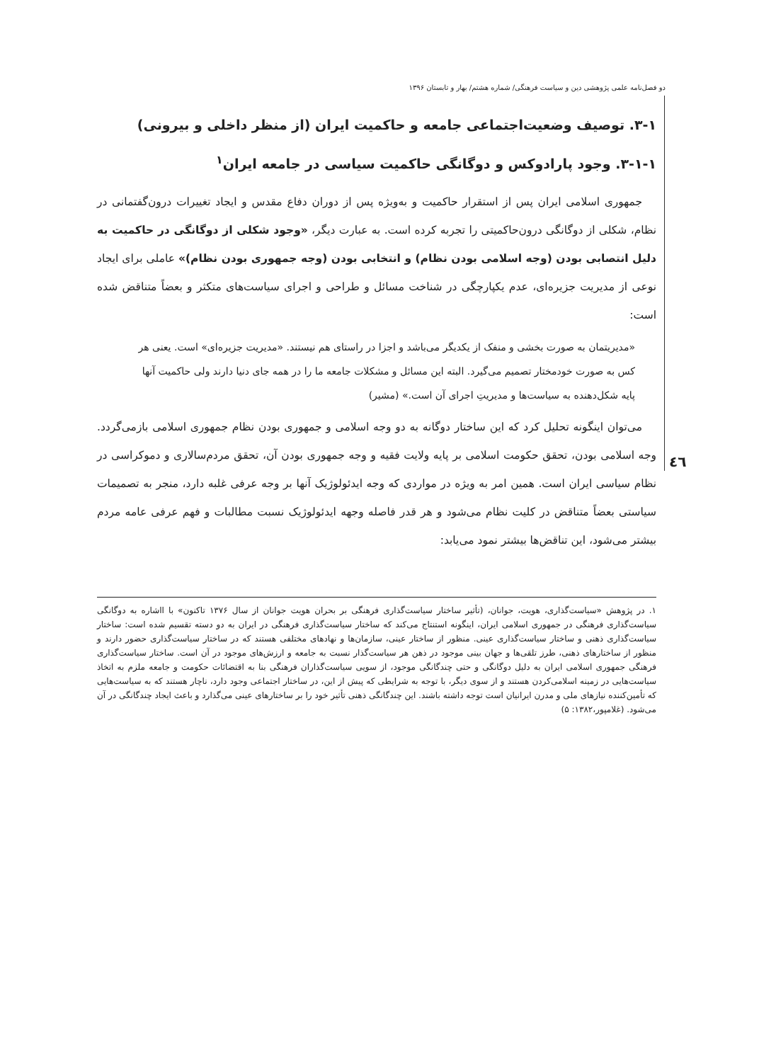دو فصل‌نامه علمی پژوهشی دین و سیاست فرهنگی/ شماره هشتم/ بهار و تابستان ۱۳۹۶
٤٦
۳-۱. توصیف وضعیت‌اجتماعی جامعه و حاکمیت ایران (از منظر داخلی و بیرونی)
۳-۱-۱. وجود پارادوکس و دوگانگی حاکمیت سیاسی در جامعه ایران<sup>۱</sup>
جمهوری اسلامی ایران پس از استقرار حاکمیت و به‌ویژه پس از دوران دفاع مقدس و ایجاد تغییرات درون‌گفتمانی در نظام، شکلی از دوگانگی درون‌حاکمیتی را تجربه کرده است. به عبارت دیگر، «وجود شکلی از دوگانگی در حاکمیت به دلیل انتصابی بودن (وجه اسلامی بودن نظام) و انتخابی بودن (وجه جمهوری بودن نظام)» عاملی برای ایجاد نوعی از مدیریت جزیره‌ای، عدم یکپارچگی در شناخت مسائل و طراحی و اجرای سیاست‌های متکثر و بعضاً متناقض شده است:
«مدیریتمان به صورت بخشی و منفک از یکدیگر می‌باشد و اجزا در راستای هم نیستند. «مدیریت جزیره‌ای» است. یعنی هر کس به صورت خودمختار تصمیم می‌گیرد. البته این مسائل و مشکلات جامعه ما را در همه جای دنیا دارند ولی حاکمیت آنها پایه شکل‌دهنده به سیاست‌ها و مدیریتِ اجرای آن است.» (مشیر)
می‌توان اینگونه تحلیل کرد که این ساختار دوگانه به دو وجه اسلامی و جمهوری بودن نظام جمهوری اسلامی بازمی‌گردد. وجه اسلامی بودن، تحقق حکومت اسلامی بر پایه ولایت فقیه و وجه جمهوری بودن آن، تحقق مردم‌سالاری و دموکراسی در نظام سیاسی ایران است. همین امر به ویژه در مواردی که وجه ایدئولوژیک آنها بر وجه عرفی غلبه دارد، منجر به تصمیمات سیاستی بعضاً متناقض در کلیت نظام می‌شود و هر قدر فاصله وجهه ایدئولوژیک نسبت مطالبات و فهم عرفی عامه مردم بیشتر می‌شود، این تناقض‌ها بیشتر نمود می‌یابد:
۱. در پژوهش «سیاست‌گذاری، هویت، جوانان، (تأثیر ساختار سیاست‌گذاری فرهنگی بر بحران هویت جوانان از سال ۱۳۷۶ تاکنون» با ااشاره به دوگانگی سیاست‌گذاری فرهنگی در جمهوری اسلامی ایران، اینگونه استنتاج می‌کند که ساختار سیاست‌گذاری فرهنگی در ایران به دو دسته تقسیم شده است: ساختار سیاست‌گذاری ذهنی و ساختار سیاست‌گذاری عینی. منظور از ساختار عینی، سازمان‌ها و نهادهای مختلفی هستند که در ساختار سیاست‌گذاری حضور دارند و منظور از ساختارهای ذهنی، طرز تلقی‌ها و جهان بینی موجود در ذهن هر سیاست‌گذار نسبت به جامعه و ارزش‌های موجود در آن است. ساختار سیاست‌گذاری فرهنگی جمهوری اسلامی ایران به دلیل دوگانگی و حتی چندگانگی موجود، از سویی سیاست‌گذاران فرهنگی بنا به اقتضائات حکومت و جامعه ملزم به اتخاذ سیاست‌هایی در زمینه اسلامی‌کردن هستند و از سوی دیگر، با توجه به شرایطی که پیش از این، در ساختار اجتماعی وجود دارد، ناچار هستند که به سیاست‌هایی که تأمین‌کننده نیازهای ملی و مدرن ایرانیان است توجه داشته باشند. این چندگانگی ذهنی تأثیر خود را بر ساختارهای عینی می‌گذارد و باعث ایجاد چندگانگی در آن می‌شود. (غلامپور،۱۳۸۲: ۵)